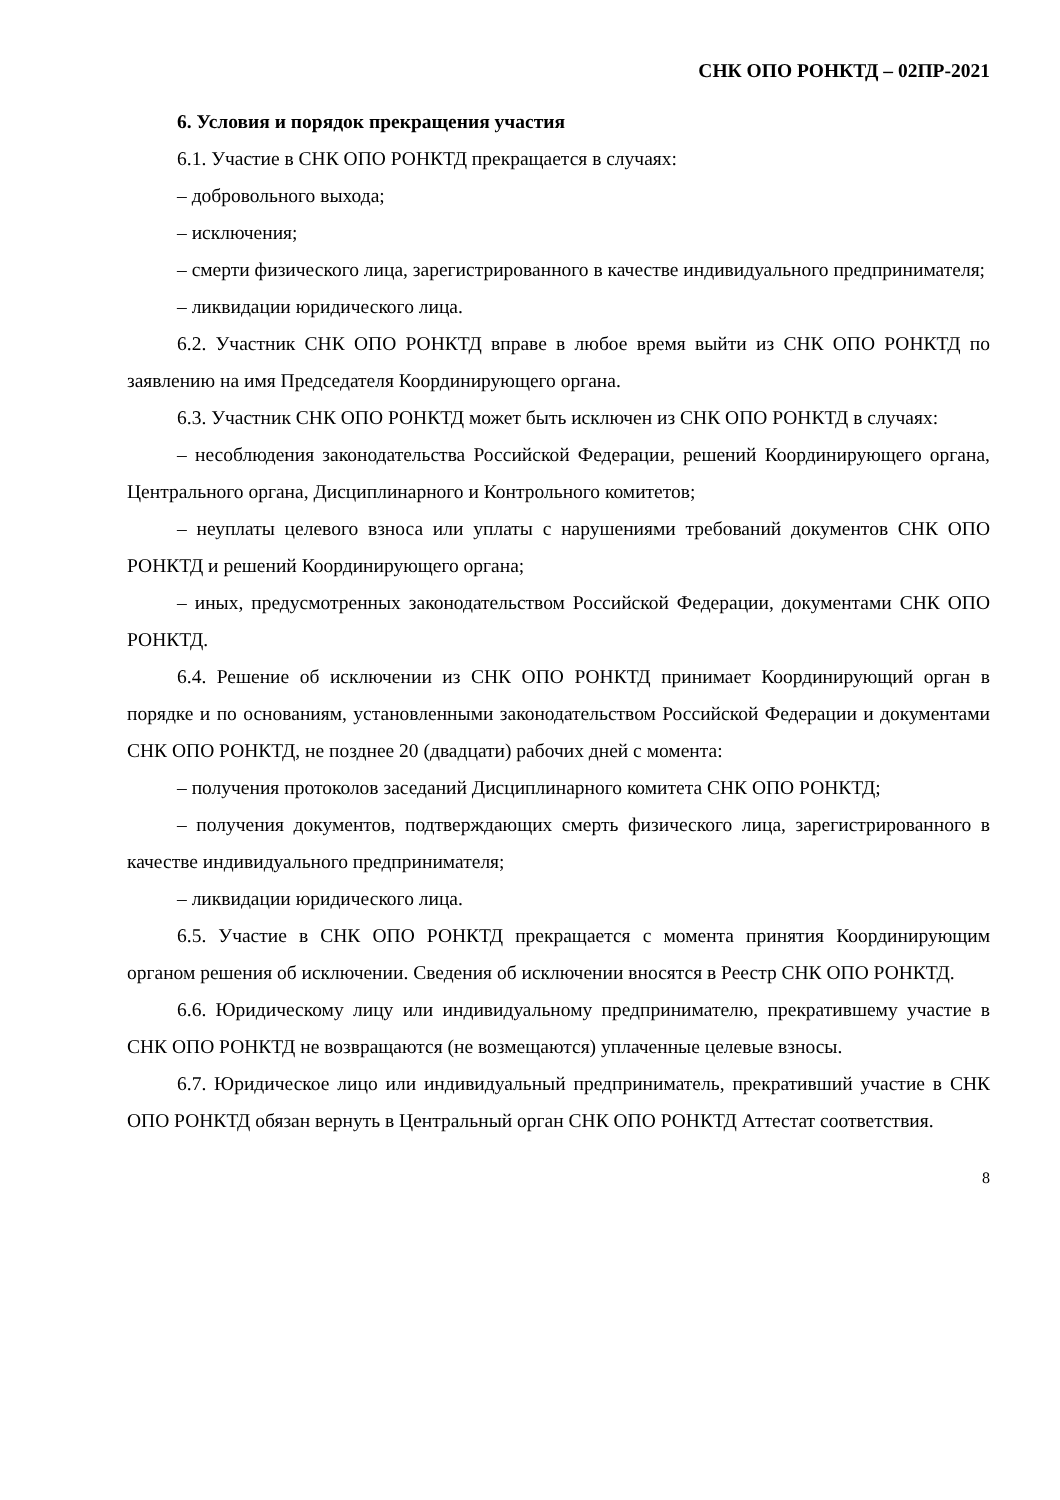СНК ОПО РОНКТД – 02ПР-2021
6. Условия и порядок прекращения участия
6.1. Участие в СНК ОПО РОНКТД прекращается в случаях:
– добровольного выхода;
– исключения;
– смерти физического лица, зарегистрированного в качестве индивидуального предпринимателя;
– ликвидации юридического лица.
6.2. Участник СНК ОПО РОНКТД вправе в любое время выйти из СНК ОПО РОНКТД по заявлению на имя Председателя Координирующего органа.
6.3. Участник СНК ОПО РОНКТД может быть исключен из СНК ОПО РОНКТД в случаях:
– несоблюдения законодательства Российской Федерации, решений Координирующего органа, Центрального органа, Дисциплинарного и Контрольного комитетов;
– неуплаты целевого взноса или уплаты с нарушениями требований документов СНК ОПО РОНКТД и решений Координирующего органа;
– иных, предусмотренных законодательством Российской Федерации, документами СНК ОПО РОНКТД.
6.4. Решение об исключении из СНК ОПО РОНКТД принимает Координирующий орган в порядке и по основаниям, установленными законодательством Российской Федерации и документами СНК ОПО РОНКТД, не позднее 20 (двадцати) рабочих дней с момента:
– получения протоколов заседаний Дисциплинарного комитета СНК ОПО РОНКТД;
– получения документов, подтверждающих смерть физического лица, зарегистрированного в качестве индивидуального предпринимателя;
– ликвидации юридического лица.
6.5. Участие в СНК ОПО РОНКТД прекращается с момента принятия Координирующим органом решения об исключении. Сведения об исключении вносятся в Реестр СНК ОПО РОНКТД.
6.6. Юридическому лицу или индивидуальному предпринимателю, прекратившему участие в СНК ОПО РОНКТД не возвращаются (не возмещаются) уплаченные целевые взносы.
6.7. Юридическое лицо или индивидуальный предприниматель, прекративший участие в СНК ОПО РОНКТД обязан вернуть в Центральный орган СНК ОПО РОНКТД Аттестат соответствия.
8